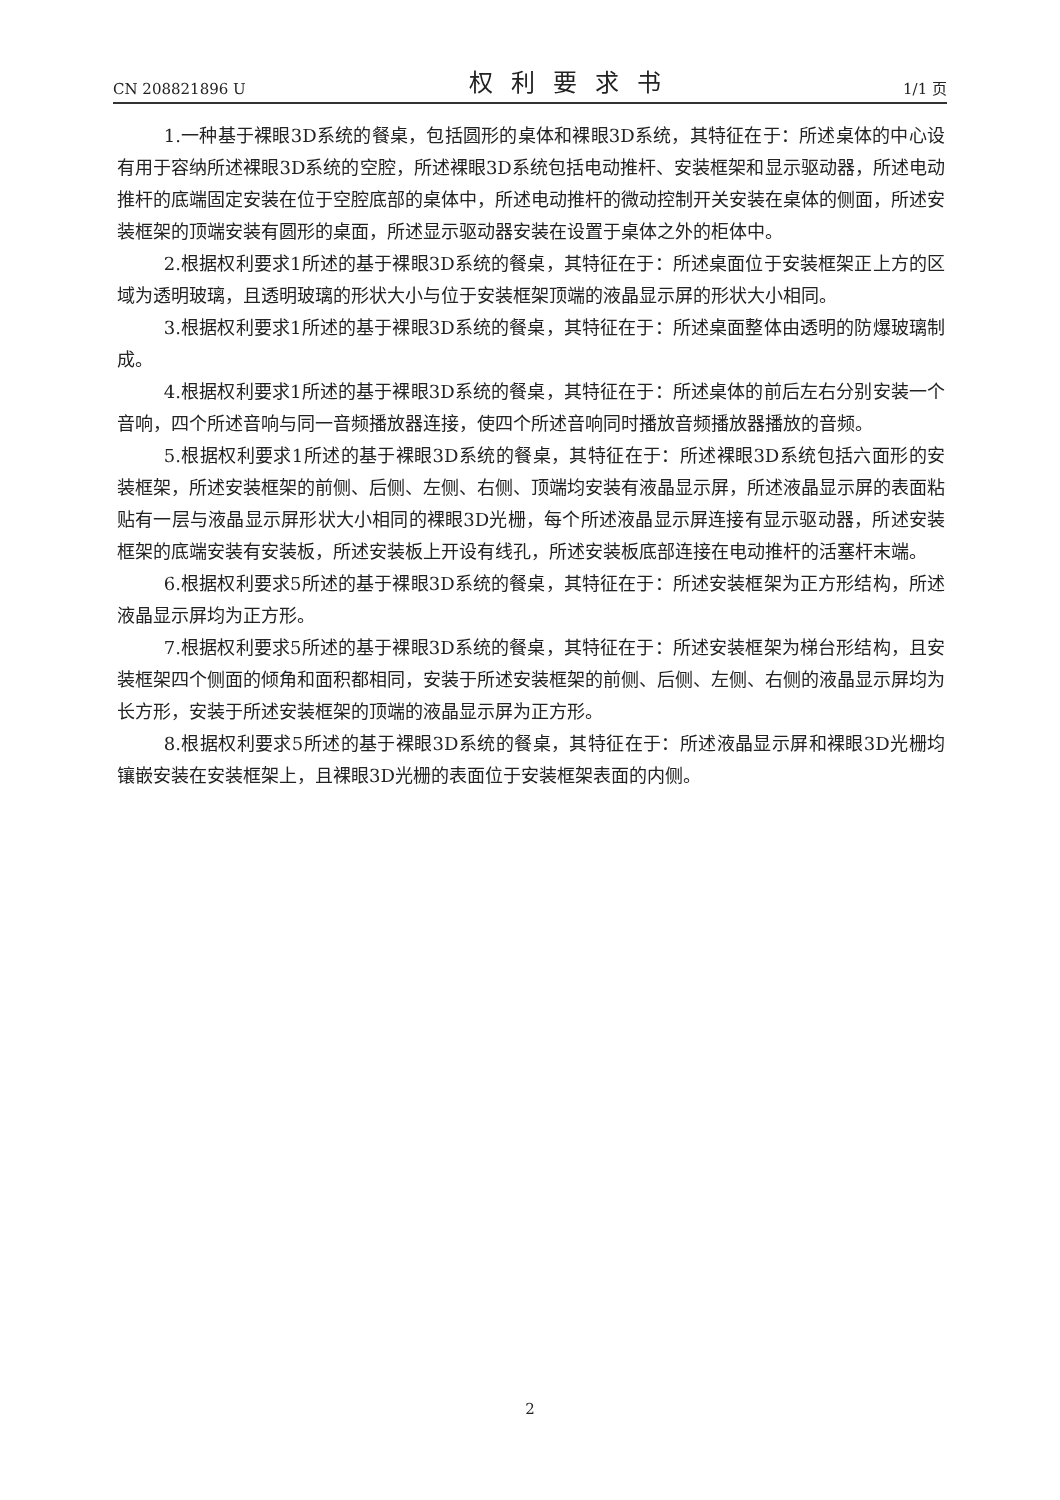CN 208821896 U 权利要求书 1/1 页
1.一种基于裸眼3D系统的餐桌，包括圆形的桌体和裸眼3D系统，其特征在于：所述桌体的中心设有用于容纳所述裸眼3D系统的空腔，所述裸眼3D系统包括电动推杆、安装框架和显示驱动器，所述电动推杆的底端固定安装在位于空腔底部的桌体中，所述电动推杆的微动控制开关安装在桌体的侧面，所述安装框架的顶端安装有圆形的桌面，所述显示驱动器安装在设置于桌体之外的柜体中。
2.根据权利要求1所述的基于裸眼3D系统的餐桌，其特征在于：所述桌面位于安装框架正上方的区域为透明玻璃，且透明玻璃的形状大小与位于安装框架顶端的液晶显示屏的形状大小相同。
3.根据权利要求1所述的基于裸眼3D系统的餐桌，其特征在于：所述桌面整体由透明的防爆玻璃制成。
4.根据权利要求1所述的基于裸眼3D系统的餐桌，其特征在于：所述桌体的前后左右分别安装一个音响，四个所述音响与同一音频播放器连接，使四个所述音响同时播放音频播放器播放的音频。
5.根据权利要求1所述的基于裸眼3D系统的餐桌，其特征在于：所述裸眼3D系统包括六面形的安装框架，所述安装框架的前侧、后侧、左侧、右侧、顶端均安装有液晶显示屏，所述液晶显示屏的表面粘贴有一层与液晶显示屏形状大小相同的裸眼3D光栅，每个所述液晶显示屏连接有显示驱动器，所述安装框架的底端安装有安装板，所述安装板上开设有线孔，所述安装板底部连接在电动推杆的活塞杆末端。
6.根据权利要求5所述的基于裸眼3D系统的餐桌，其特征在于：所述安装框架为正方形结构，所述液晶显示屏均为正方形。
7.根据权利要求5所述的基于裸眼3D系统的餐桌，其特征在于：所述安装框架为梯台形结构，且安装框架四个侧面的倾角和面积都相同，安装于所述安装框架的前侧、后侧、左侧、右侧的液晶显示屏均为长方形，安装于所述安装框架的顶端的液晶显示屏为正方形。
8.根据权利要求5所述的基于裸眼3D系统的餐桌，其特征在于：所述液晶显示屏和裸眼3D光栅均镶嵌安装在安装框架上，且裸眼3D光栅的表面位于安装框架表面的内侧。
2